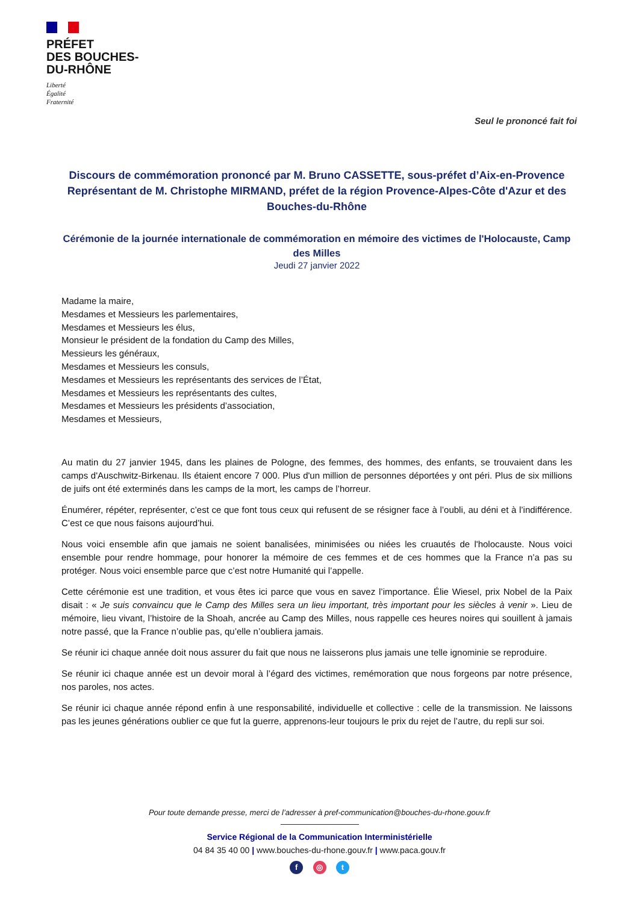PRÉFET
DES BOUCHES-
DU-RHÔNE
Liberté
Égalité
Fraternité
Seul le prononcé fait foi
Discours de commémoration prononcé par M. Bruno CASSETTE, sous-préfet d’Aix-en-Provence Représentant de M. Christophe MIRMAND, préfet de la région Provence-Alpes-Côte d'Azur et des Bouches-du-Rhône
Cérémonie de la journée internationale de commémoration en mémoire des victimes de l'Holocauste, Camp des Milles
Jeudi 27 janvier 2022
Madame la maire,
Mesdames et Messieurs les parlementaires,
Mesdames et Messieurs les élus,
Monsieur le président de la fondation du Camp des Milles,
Messieurs les généraux,
Mesdames et Messieurs les consuls,
Mesdames et Messieurs les représentants des services de l’État,
Mesdames et Messieurs les représentants des cultes,
Mesdames et Messieurs les présidents d’association,
Mesdames et Messieurs,
Au matin du 27 janvier 1945, dans les plaines de Pologne, des femmes, des hommes, des enfants, se trouvaient dans les camps d'Auschwitz-Birkenau. Ils étaient encore 7 000. Plus d'un million de personnes déportées y ont péri. Plus de six millions de juifs ont été exterminés dans les camps de la mort, les camps de l’horreur.
Énumérer, répéter, représenter, c’est ce que font tous ceux qui refusent de se résigner face à l’oubli, au déni et à l’indifférence. C’est ce que nous faisons aujourd’hui.
Nous voici ensemble afin que jamais ne soient banalisées, minimisées ou niées les cruautés de l'holocauste. Nous voici ensemble pour rendre hommage, pour honorer la mémoire de ces femmes et de ces hommes que la France n’a pas su protéger. Nous voici ensemble parce que c’est notre Humanité qui l’appelle.
Cette cérémonie est une tradition, et vous êtes ici parce que vous en savez l’importance. Élie Wiesel, prix Nobel de la Paix disait : « Je suis convaincu que le Camp des Milles sera un lieu important, très important pour les siècles à venir ». Lieu de mémoire, lieu vivant, l’histoire de la Shoah, ancrée au Camp des Milles, nous rappelle ces heures noires qui souillent à jamais notre passé, que la France n’oublie pas, qu’elle n’oubliera jamais.
Se réunir ici chaque année doit nous assurer du fait que nous ne laisserons plus jamais une telle ignominie se reproduire.
Se réunir ici chaque année est un devoir moral à l’égard des victimes, remémoration que nous forgeons par notre présence, nos paroles, nos actes.
Se réunir ici chaque année répond enfin à une responsabilité, individuelle et collective : celle de la transmission. Ne laissons pas les jeunes générations oublier ce que fut la guerre, apprenons-leur toujours le prix du rejet de l’autre, du repli sur soi.
Pour toute demande presse, merci de l’adresser à pref-communication@bouches-du-rhone.gouv.fr
Service Régional de la Communication Interministérielle
04 84 35 40 00 | www.bouches-du-rhone.gouv.fr | www.paca.gouv.fr
f ◎ t